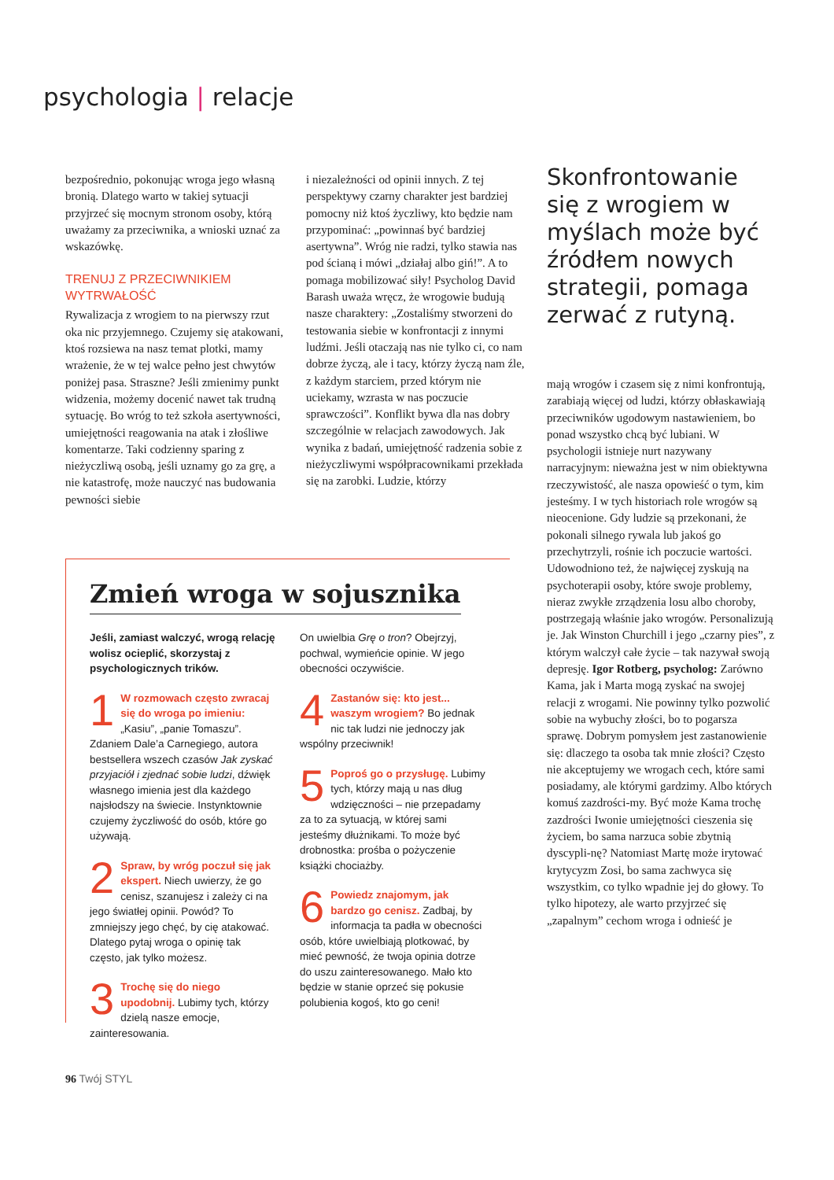psychologia | relacje
bezpośrednio, pokonując wroga jego własną bronią. Dlatego warto w takiej sytuacji przyjrzeć się mocnym stronom osoby, którą uważamy za przeciwnika, a wnioski uznać za wskazówkę.
TRENUJ Z PRZECIWNIKIEM WYTRWAŁOŚĆ
Rywalizacja z wrogiem to na pierwszy rzut oka nic przyjemnego. Czujemy się atakowani, ktoś rozsiewa na nasz temat plotki, mamy wrażenie, że w tej walce pełno jest chwytów poniżej pasa. Straszne? Jeśli zmienimy punkt widzenia, możemy docenić nawet tak trudną sytuację. Bo wróg to też szkoła asertywności, umiejętności reagowania na atak i złośliwe komentarze. Taki codzienny sparing z nieżyczliwą osobą, jeśli uznamy go za grę, a nie katastrofę, może nauczyć nas budowania pewności siebie
i niezależności od opinii innych. Z tej perspektywy czarny charakter jest bardziej pomocny niż ktoś życzliwy, kto będzie nam przypominać: „powinnaś być bardziej asertywna”. Wróg nie radzi, tylko stawia nas pod ścianą i mówi „działaj albo giń!”. A to pomaga mobilizować siły! Psycholog David Barash uważa wręcz, że wrogowie budują nasze charaktery: „Zostaliśmy stworzeni do testowania siebie w konfrontacji z innymi ludźmi. Jeśli otaczają nas nie tylko ci, co nam dobrze życzą, ale i tacy, którzy życzą nam źle, z każdym starciem, przed którym nie uciekamy, wzrasta w nas poczucie sprawczości”. Konflikt bywa dla nas dobry szczególnie w relacjach zawodowych. Jak wynika z badań, umiejętność radzenia sobie z nieżyczliwymi współpracownikami przekłada się na zarobki. Ludzie, którzy
Skonfrontowanie się z wrogiem w myślach może być źródłem nowych strategii, pomaga zerwać z rutyną.
mają wrogów i czasem się z nimi konfrontują, zarabiają więcej od ludzi, którzy obłaskawiają przeciwników ugodowym nastawieniem, bo ponad wszystko chcą być lubiani. W psychologii istnieje nurt nazywany narracyjnym: nieważna jest w nim obiektywna rzeczywistość, ale nasza opowieść o tym, kim jesteśmy. I w tych historiach role wrogów są nieocenione. Gdy ludzie są przekonani, że pokonali silnego rywala lub jakoś go przechytrzyli, rośnie ich poczucie wartości. Udowodniono też, że najwięcej zyskują na psychoterapii osoby, które swoje problemy, nieraz zwykłe zrządzenia losu albo choroby, postrzegają właśnie jako wrogów. Personalizują je. Jak Winston Churchill i jego „czarny pies”, z którym walczył całe życie – tak nazywał swoją depresję. Igor Rotberg, psycholog: Zarówno Kama, jak i Marta mogą zyskać na swojej relacji z wrogami. Nie powinny tylko pozwolić sobie na wybuchy złości, bo to pogarsza sprawę. Dobrym pomysłem jest zastanowienie się: dlaczego ta osoba tak mnie złości? Często nie akceptujemy we wrogach cech, które sami posiadamy, ale którymi gardzimy. Albo których komuś zazdrości-my. Być może Kama trochę zazdrości Iwonie umiejętności cieszenia się życiem, bo sama narzuca sobie zbytnią dyscypli-nę? Natomiast Martę może irytować krytycyzm Zosi, bo sama zachwyca się wszystkim, co tylko wpadnie jej do głowy. To tylko hipotezy, ale warto przyjrzeć się „zapalnym” cechom wroga i odnieść je
Zmień wroga w sojusznika
Jeśli, zamiast walczyć, wrogą relację wolisz ocieplić, skorzystaj z psychologicznych trików.
1 W rozmowach często zwracaj się do wroga po imieniu: „Kasiu”, „panie Tomaszu”. Zdaniem Dale’a Carnegiego, autora bestsellera wszech czasów Jak zyskać przyjaciół i zjednać sobie ludzi, dźwięk własnego imienia jest dla każdego najsłodszy na świecie. Instynktownie czujemy życzliwość do osób, które go używają.
2 Spraw, by wróg poczuł się jak ekspert. Niech uwierzy, że go cenisz, szanujesz i zależy ci na jego światłej opinii. Powód? To zmniejszy jego chęć, by cię atakować. Dlatego pytaj wroga o opinię tak często, jak tylko możesz.
3 Trochę się do niego upodobnij. Lubimy tych, którzy dzielą nasze emocje, zainteresowania.
On uwielbia Grę o tron? Obejrzyj, pochwal, wymieńcie opinie. W jego obecności oczywiście.
4 Zastanów się: kto jest... waszym wrogiem? Bo jednak nic tak ludzi nie jednoczy jak wspólny przeciwnik!
5 Poproś go o przysługę. Lubimy tych, którzy mają u nas dług wdzięczności – nie przepadamy za to za sytuacją, w której sami jesteśmy dłużnikami. To może być drobnostka: prośba o pożyczenie książki chociażby.
6 Powiedz znajomym, jak bardzo go cenisz. Zadbaj, by informacja ta padła w obecności osób, które uwielbiają plotkować, by mieć pewność, że twoja opinia dotrze do uszu zainteresowanego. Mało kto będzie w stanie oprzeć się pokusie polubienia kogoś, kto go ceni!
96 Twój STYL